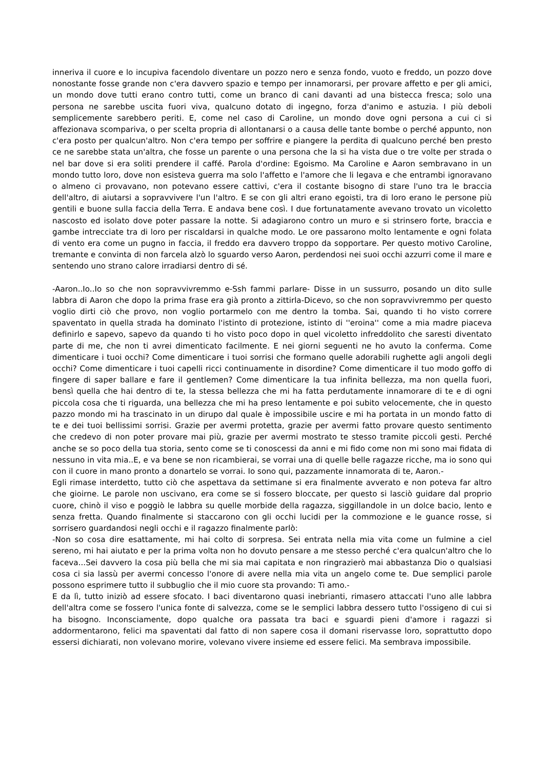inneriva il cuore e lo incupiva facendolo diventare un pozzo nero e senza fondo, vuoto e freddo, un pozzo dove nonostante fosse grande non c'era davvero spazio e tempo per innamorarsi, per provare affetto e per gli amici, un mondo dove tutti erano contro tutti, come un branco di cani davanti ad una bistecca fresca; solo una persona ne sarebbe uscita fuori viva, qualcuno dotato di ingegno, forza d'animo e astuzia. I più deboli semplicemente sarebbero periti. E, come nel caso di Caroline, un mondo dove ogni persona a cui ci si affezionava scompariva, o per scelta propria di allontanarsi o a causa delle tante bombe o perché appunto, non c'era posto per qualcun'altro. Non c'era tempo per soffrire e piangere la perdita di qualcuno perché ben presto ce ne sarebbe stata un'altra, che fosse un parente o una persona che la si ha vista due o tre volte per strada o nel bar dove si era soliti prendere il caffé. Parola d'ordine: Egoismo. Ma Caroline e Aaron sembravano in un mondo tutto loro, dove non esisteva guerra ma solo l'affetto e l'amore che li legava e che entrambi ignoravano o almeno ci provavano, non potevano essere cattivi, c'era il costante bisogno di stare l'uno tra le braccia dell'altro, di aiutarsi a sopravvivere l'un l'altro. E se con gli altri erano egoisti, tra di loro erano le persone più gentili e buone sulla faccia della Terra. E andava bene così. I due fortunatamente avevano trovato un vicoletto nascosto ed isolato dove poter passare la notte. Si adagiarono contro un muro e si strinsero forte, braccia e gambe intrecciate tra di loro per riscaldarsi in qualche modo. Le ore passarono molto lentamente e ogni folata di vento era come un pugno in faccia, il freddo era davvero troppo da sopportare. Per questo motivo Caroline, tremante e convinta di non farcela alzò lo sguardo verso Aaron, perdendosi nei suoi occhi azzurri come il mare e sentendo uno strano calore irradiarsi dentro di sé.
-Aaron..Io..Io so che non sopravvivremmo e-Ssh fammi parlare- Disse in un sussurro, posando un dito sulle labbra di Aaron che dopo la prima frase era già pronto a zittirla-Dicevo, so che non sopravvivremmo per questo voglio dirti ciò che provo, non voglio portarmelo con me dentro la tomba. Sai, quando ti ho visto correre spaventato in quella strada ha dominato l'istinto di protezione, istinto di ''eroina'' come a mia madre piaceva definirlo e sapevo, sapevo da quando ti ho visto poco dopo in quel vicoletto infreddolito che saresti diventato parte di me, che non ti avrei dimenticato facilmente. E nei giorni seguenti ne ho avuto la conferma. Come dimenticare i tuoi occhi? Come dimenticare i tuoi sorrisi che formano quelle adorabili rughette agli angoli degli occhi? Come dimenticare i tuoi capelli ricci continuamente in disordine? Come dimenticare il tuo modo goffo di fingere di saper ballare e fare il gentlemen? Come dimenticare la tua infinita bellezza, ma non quella fuori, bensì quella che hai dentro di te, la stessa bellezza che mi ha fatta perdutamente innamorare di te e di ogni piccola cosa che ti riguarda, una bellezza che mi ha preso lentamente e poi subito velocemente, che in questo pazzo mondo mi ha trascinato in un dirupo dal quale è impossibile uscire e mi ha portata in un mondo fatto di te e dei tuoi bellissimi sorrisi. Grazie per avermi protetta, grazie per avermi fatto provare questo sentimento che credevo di non poter provare mai più, grazie per avermi mostrato te stesso tramite piccoli gesti. Perché anche se so poco della tua storia, sento come se ti conoscessi da anni e mi fido come non mi sono mai fidata di nessuno in vita mia..E, e va bene se non ricambierai, se vorrai una di quelle belle ragazze ricche, ma io sono qui con il cuore in mano pronto a donartelo se vorrai. Io sono qui, pazzamente innamorata di te, Aaron.-
Egli rimase interdetto, tutto ciò che aspettava da settimane si era finalmente avverato e non poteva far altro che gioirne. Le parole non uscivano, era come se si fossero bloccate, per questo si lasciò guidare dal proprio cuore, chinò il viso e poggiò le labbra su quelle morbide della ragazza, siggillandole in un dolce bacio, lento e senza fretta. Quando finalmente si staccarono con gli occhi lucidi per la commozione e le guance rosse, si sorrisero guardandosi negli occhi e il ragazzo finalmente parlò:
-Non so cosa dire esattamente, mi hai colto di sorpresa. Sei entrata nella mia vita come un fulmine a ciel sereno, mi hai aiutato e per la prima volta non ho dovuto pensare a me stesso perché c'era qualcun'altro che lo faceva...Sei davvero la cosa più bella che mi sia mai capitata e non ringrazierò mai abbastanza Dio o qualsiasi cosa ci sia lassù per avermi concesso l'onore di avere nella mia vita un angelo come te. Due semplici parole possono esprimere tutto il subbuglio che il mio cuore sta provando: Ti amo.-
E da lì, tutto iniziò ad essere sfocato. I baci diventarono quasi inebrianti, rimasero attaccati l'uno alle labbra dell'altra come se fossero l'unica fonte di salvezza, come se le semplici labbra dessero tutto l'ossigeno di cui si ha bisogno. Inconsciamente, dopo qualche ora passata tra baci e sguardi pieni d'amore i ragazzi si addormentarono, felici ma spaventati dal fatto di non sapere cosa il domani riservasse loro, soprattutto dopo essersi dichiarati, non volevano morire, volevano vivere insieme ed essere felici. Ma sembrava impossibile.